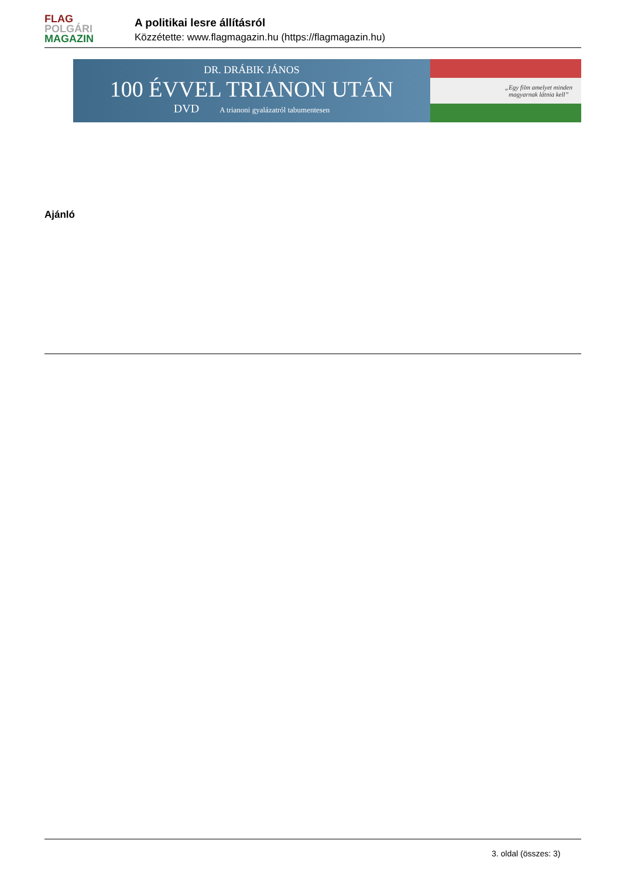FLAG
POLGÁRI
MAGAZIN
A politikai lesre állításról
Közzétette: www.flagmagazin.hu (https://flagmagazin.hu)
DR. DRÁBIK JÁNOS
100 ÉVVEL TRIANON UTÁN
DVD A trianoni gyalázatról tabumentesen
„Egy film amelyet minden
magyarnak látnia kell”
Ajánló
3. oldal (összes: 3)